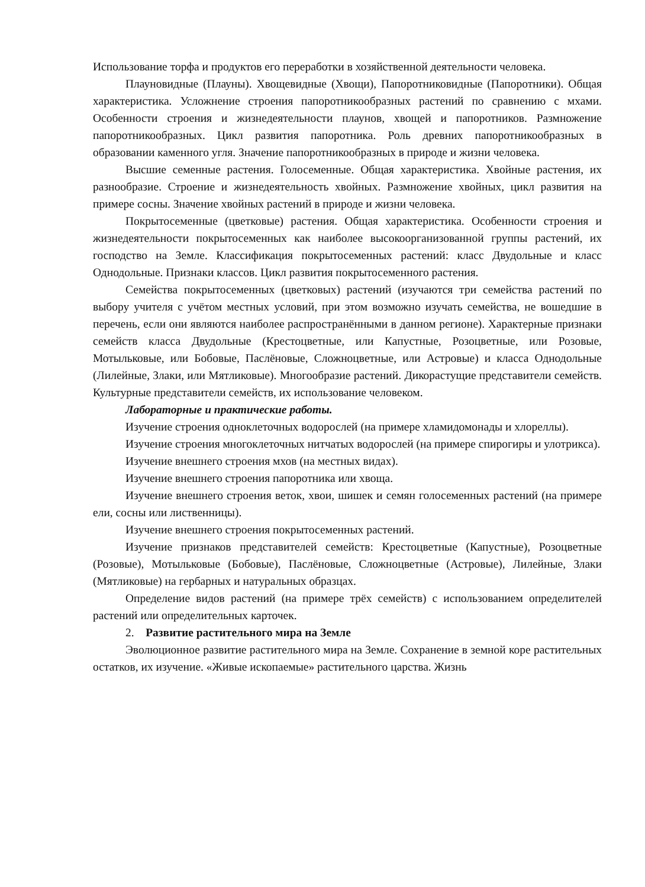Использование торфа и продуктов его переработки в хозяйственной деятельности человека.
Плауновидные (Плауны). Хвощевидные (Хвощи), Папоротниковидные (Папоротники). Общая характеристика. Усложнение строения папоротникообразных растений по сравнению с мхами. Особенности строения и жизнедеятельности плаунов, хвощей и папоротников. Размножение папоротникообразных. Цикл развития папоротника. Роль древних папоротникообразных в образовании каменного угля. Значение папоротникообразных в природе и жизни человека.
Высшие семенные растения. Голосеменные. Общая характеристика. Хвойные растения, их разнообразие. Строение и жизнедеятельность хвойных. Размножение хвойных, цикл развития на примере сосны. Значение хвойных растений в природе и жизни человека.
Покрытосеменные (цветковые) растения. Общая характеристика. Особенности строения и жизнедеятельности покрытосеменных как наиболее высокоорганизованной группы растений, их господство на Земле. Классификация покрытосеменных растений: класс Двудольные и класс Однодольные. Признаки классов. Цикл развития покрытосеменного растения.
Семейства покрытосеменных (цветковых) растений (изучаются три семейства растений по выбору учителя с учётом местных условий, при этом возможно изучать семейства, не вошедшие в перечень, если они являются наиболее распространёнными в данном регионе). Характерные признаки семейств класса Двудольные (Крестоцветные, или Капустные, Розоцветные, или Розовые, Мотыльковые, или Бобовые, Паслёновые, Сложноцветные, или Астровые) и класса Однодольные (Лилейные, Злаки, или Мятликовые). Многообразие растений. Дикорастущие представители семейств. Культурные представители семейств, их использование человеком.
Лабораторные и практические работы.
Изучение строения одноклеточных водорослей (на примере хламидомонады и хлореллы).
Изучение строения многоклеточных нитчатых водорослей (на примере спирогиры и улотрикса).
Изучение внешнего строения мхов (на местных видах).
Изучение внешнего строения папоротника или хвоща.
Изучение внешнего строения веток, хвои, шишек и семян голосеменных растений (на примере ели, сосны или лиственницы).
Изучение внешнего строения покрытосеменных растений.
Изучение признаков представителей семейств: Крестоцветные (Капустные), Розоцветные (Розовые), Мотыльковые (Бобовые), Паслёновые, Сложноцветные (Астровые), Лилейные, Злаки (Мятликовые) на гербарных и натуральных образцах.
Определение видов растений (на примере трёх семейств) с использованием определителей растений или определительных карточек.
2. Развитие растительного мира на Земле
Эволюционное развитие растительного мира на Земле. Сохранение в земной коре растительных остатков, их изучение. «Живые ископаемые» растительного царства. Жизнь